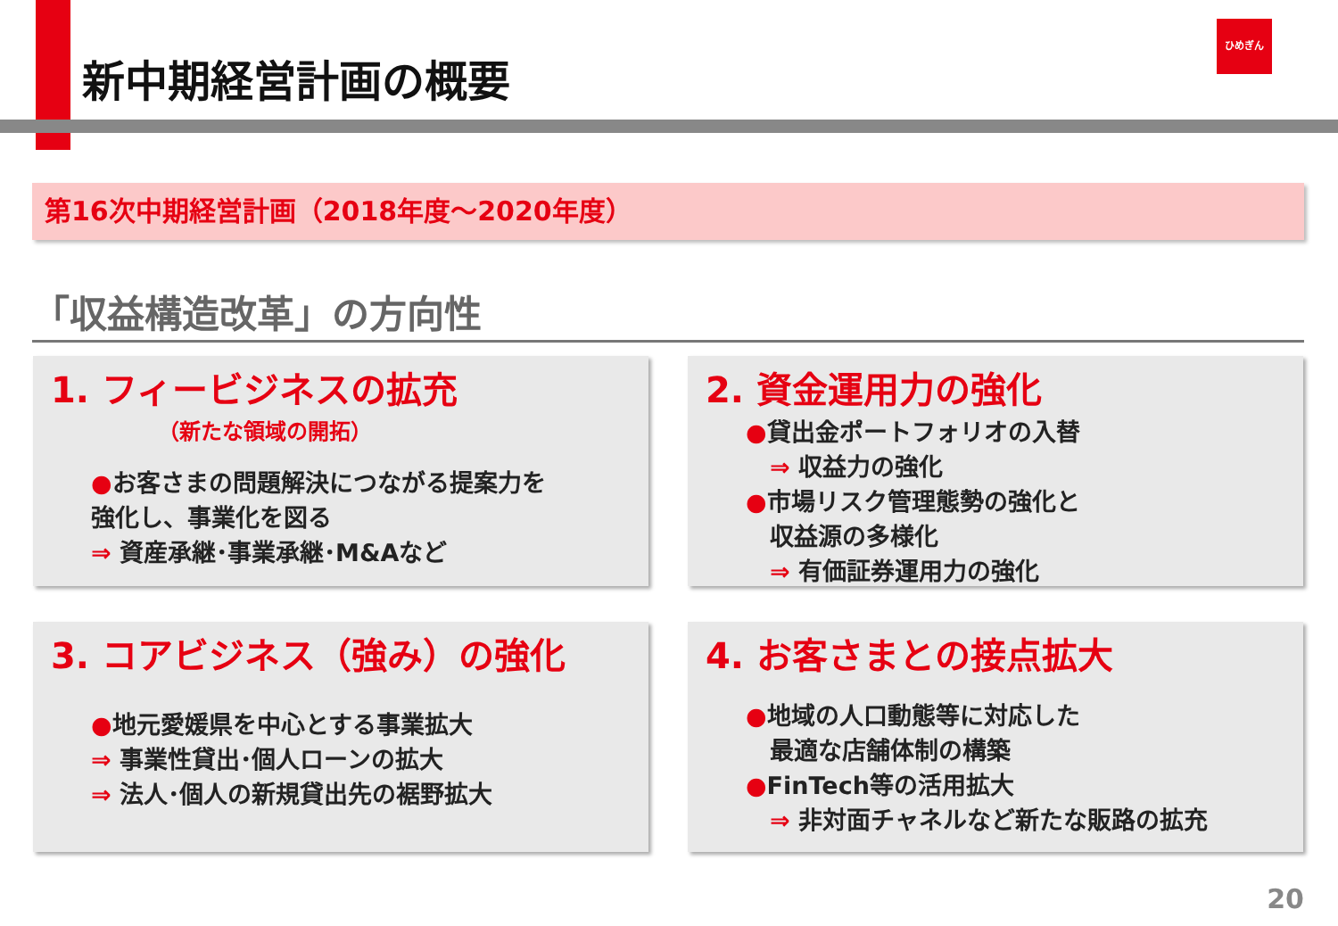新中期経営計画の概要
ひめぎん
第16次中期経営計画（2018年度～2020年度）
「収益構造改革」の方向性
1. フィービジネスの拡充
（新たな領域の開拓）
●お客さまの問題解決につながる提案力を
強化し、事業化を図る
⇒ 資産承継･事業承継･M&Aなど
2. 資金運用力の強化
●貸出金ポートフォリオの入替
　⇒ 収益力の強化
●市場リスク管理態勢の強化と
　収益源の多様化
　⇒ 有価証券運用力の強化
3. コアビジネス（強み）の強化
●地元愛媛県を中心とする事業拡大
⇒ 事業性貸出･個人ローンの拡大
⇒ 法人･個人の新規貸出先の裾野拡大
4. お客さまとの接点拡大
●地域の人口動態等に対応した
　最適な店舗体制の構築
●FinTech等の活用拡大
　⇒ 非対面チャネルなど新たな販路の拡充
20